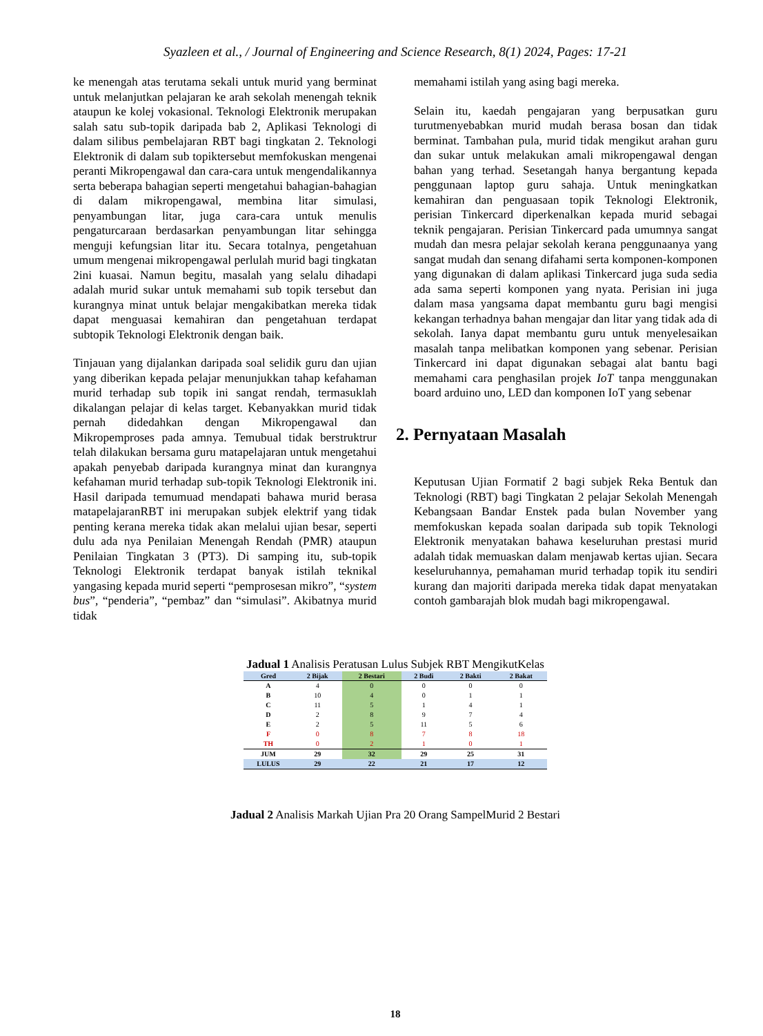Syazleen et al., / Journal of Engineering and Science Research, 8(1) 2024, Pages: 17-21
ke menengah atas terutama sekali untuk murid yang berminat untuk melanjutkan pelajaran ke arah sekolah menengah teknik ataupun ke kolej vokasional. Teknologi Elektronik merupakan salah satu sub-topik daripada bab 2, Aplikasi Teknologi di dalam silibus pembelajaran RBT bagi tingkatan 2. Teknologi Elektronik di dalam sub topiktersebut memfokuskan mengenai peranti Mikropengawal dan cara-cara untuk mengendalikannya serta beberapa bahagian seperti mengetahui bahagian-bahagian di dalam mikropengawal, membina litar simulasi, penyambungan litar, juga cara-cara untuk menulis pengaturcaraan berdasarkan penyambungan litar sehingga menguji kefungsian litar itu. Secara totalnya, pengetahuan umum mengenai mikropengawal perlulah murid bagi tingkatan 2ini kuasai. Namun begitu, masalah yang selalu dihadapi adalah murid sukar untuk memahami sub topik tersebut dan kurangnya minat untuk belajar mengakibatkan mereka tidak dapat menguasai kemahiran dan pengetahuan terdapat subtopik Teknologi Elektronik dengan baik.
Tinjauan yang dijalankan daripada soal selidik guru dan ujian yang diberikan kepada pelajar menunjukkan tahap kefahaman murid terhadap sub topik ini sangat rendah, termasuklah dikalangan pelajar di kelas target. Kebanyakkan murid tidak pernah didedahkan dengan Mikropengawal dan Mikropemproses pada amnya. Temubual tidak berstruktrur telah dilakukan bersama guru matapelajaran untuk mengetahui apakah penyebab daripada kurangnya minat dan kurangnya kefahaman murid terhadap sub-topik Teknologi Elektronik ini. Hasil daripada temumuad mendapati bahawa murid berasa matapelajaranRBT ini merupakan subjek elektrif yang tidak penting kerana mereka tidak akan melalui ujian besar, seperti dulu ada nya Penilaian Menengah Rendah (PMR) ataupun Penilaian Tingkatan 3 (PT3). Di samping itu, sub-topik Teknologi Elektronik terdapat banyak istilah teknikal yangasing kepada murid seperti “pemprosesan mikro”, “system bus”, “penderia”, “pembaz” dan “simulasi”. Akibatnya murid tidak
memahami istilah yang asing bagi mereka.
Selain itu, kaedah pengajaran yang berpusatkan guru turutmenyebabkan murid mudah berasa bosan dan tidak berminat. Tambahan pula, murid tidak mengikut arahan guru dan sukar untuk melakukan amali mikropengawal dengan bahan yang terhad. Sesetangah hanya bergantung kepada penggunaan laptop guru sahaja. Untuk meningkatkan kemahiran dan penguasaan topik Teknologi Elektronik, perisian Tinkercard diperkenalkan kepada murid sebagai teknik pengajaran. Perisian Tinkercard pada umumnya sangat mudah dan mesra pelajar sekolah kerana penggunaanya yang sangat mudah dan senang difahami serta komponen-komponen yang digunakan di dalam aplikasi Tinkercard juga suda sedia ada sama seperti komponen yang nyata. Perisian ini juga dalam masa yangsama dapat membantu guru bagi mengisi kekangan terhadnya bahan mengajar dan litar yang tidak ada di sekolah. Ianya dapat membantu guru untuk menyelesaikan masalah tanpa melibatkan komponen yang sebenar. Perisian Tinkercard ini dapat digunakan sebagai alat bantu bagi memahami cara penghasilan projek IoT tanpa menggunakan board arduino uno, LED dan komponen IoT yang sebenar
2. Pernyataan Masalah
Keputusan Ujian Formatif 2 bagi subjek Reka Bentuk dan Teknologi (RBT) bagi Tingkatan 2 pelajar Sekolah Menengah Kebangsaan Bandar Enstek pada bulan November yang memfokuskan kepada soalan daripada sub topik Teknologi Elektronik menyatakan bahawa keseluruhan prestasi murid adalah tidak memuaskan dalam menjawab kertas ujian. Secara keseluruhannya, pemahaman murid terhadap topik itu sendiri kurang dan majoriti daripada mereka tidak dapat menyatakan contoh gambarajah blok mudah bagi mikropengawal.
Jadual 1 Analisis Peratusan Lulus Subjek RBT MengikutKelas
| Gred | 2 Bijak | 2 Bestari | 2 Budi | 2 Bakti | 2 Bakat |
| --- | --- | --- | --- | --- | --- |
| A | 4 | 0 | 0 | 0 | 0 |
| B | 10 | 4 | 0 | 1 | 1 |
| C | 11 | 5 | 1 | 4 | 1 |
| D | 2 | 8 | 9 | 7 | 4 |
| E | 2 | 5 | 11 | 5 | 6 |
| F | 0 | 8 | 7 | 8 | 18 |
| TH | 0 | 2 | 1 | 0 | 1 |
| JUM | 29 | 32 | 29 | 25 | 31 |
| LULUS | 29 | 22 | 21 | 17 | 12 |
Jadual 2 Analisis Markah Ujian Pra 20 Orang SampelMurid 2 Bestari
18